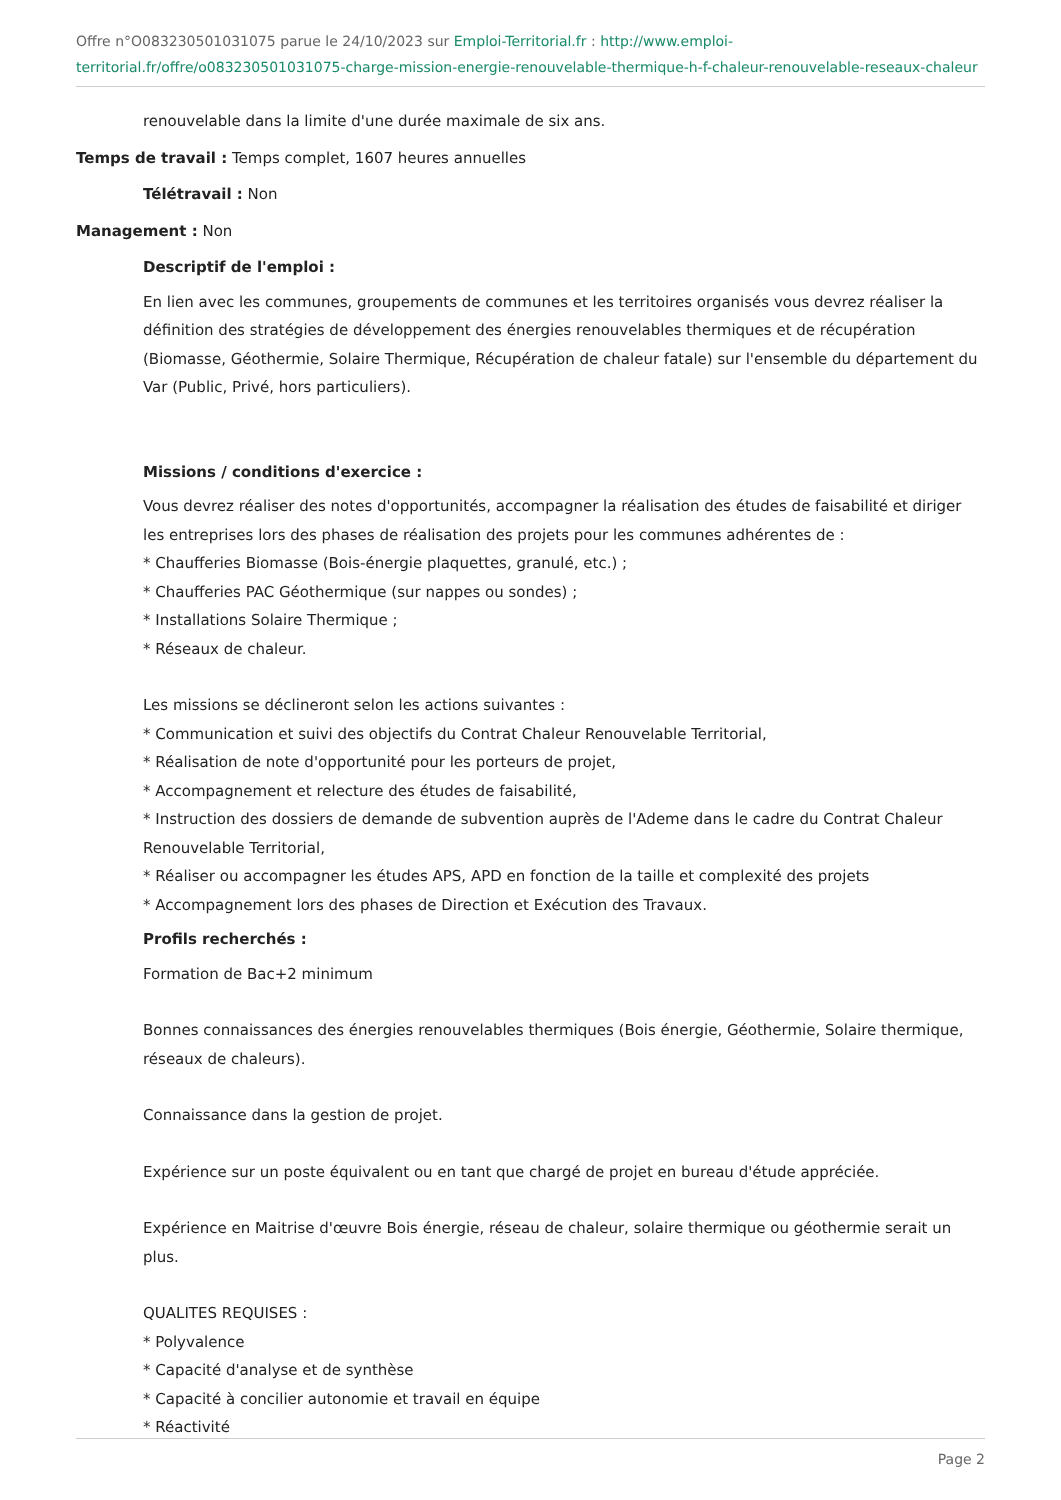Offre n°O083230501031075 parue le 24/10/2023 sur Emploi-Territorial.fr : http://www.emploi-territorial.fr/offre/o083230501031075-charge-mission-energie-renouvelable-thermique-h-f-chaleur-renouvelable-reseaux-chaleur
renouvelable dans la limite d'une durée maximale de six ans.
Temps de travail : Temps complet, 1607 heures annuelles
Télétravail : Non
Management : Non
Descriptif de l'emploi :
En lien avec les communes, groupements de communes et les territoires organisés vous devrez réaliser la définition des stratégies de développement des énergies renouvelables thermiques et de récupération (Biomasse, Géothermie, Solaire Thermique, Récupération de chaleur fatale) sur l'ensemble du département du Var (Public, Privé, hors particuliers).
Missions / conditions d'exercice :
Vous devrez réaliser des notes d'opportunités, accompagner la réalisation des études de faisabilité et diriger les entreprises lors des phases de réalisation des projets pour les communes adhérentes de :
* Chaufferies Biomasse (Bois-énergie plaquettes, granulé, etc.) ;
* Chaufferies PAC Géothermique (sur nappes ou sondes) ;
* Installations Solaire Thermique ;
* Réseaux de chaleur.
Les missions se déclineront selon les actions suivantes :
* Communication et suivi des objectifs du Contrat Chaleur Renouvelable Territorial,
* Réalisation de note d'opportunité pour les porteurs de projet,
* Accompagnement et relecture des études de faisabilité,
* Instruction des dossiers de demande de subvention auprès de l'Ademe dans le cadre du Contrat Chaleur Renouvelable Territorial,
* Réaliser ou accompagner les études APS, APD en fonction de la taille et complexité des projets
* Accompagnement lors des phases de Direction et Exécution des Travaux.
Profils recherchés :
Formation de Bac+2 minimum
Bonnes connaissances des énergies renouvelables thermiques (Bois énergie, Géothermie, Solaire thermique, réseaux de chaleurs).
Connaissance dans la gestion de projet.
Expérience sur un poste équivalent ou en tant que chargé de projet en bureau d'étude appréciée.
Expérience en Maitrise d'œuvre Bois énergie, réseau de chaleur, solaire thermique ou géothermie serait un plus.
QUALITES REQUISES :
* Polyvalence
* Capacité d'analyse et de synthèse
* Capacité à concilier autonomie et travail en équipe
* Réactivité
Page 2